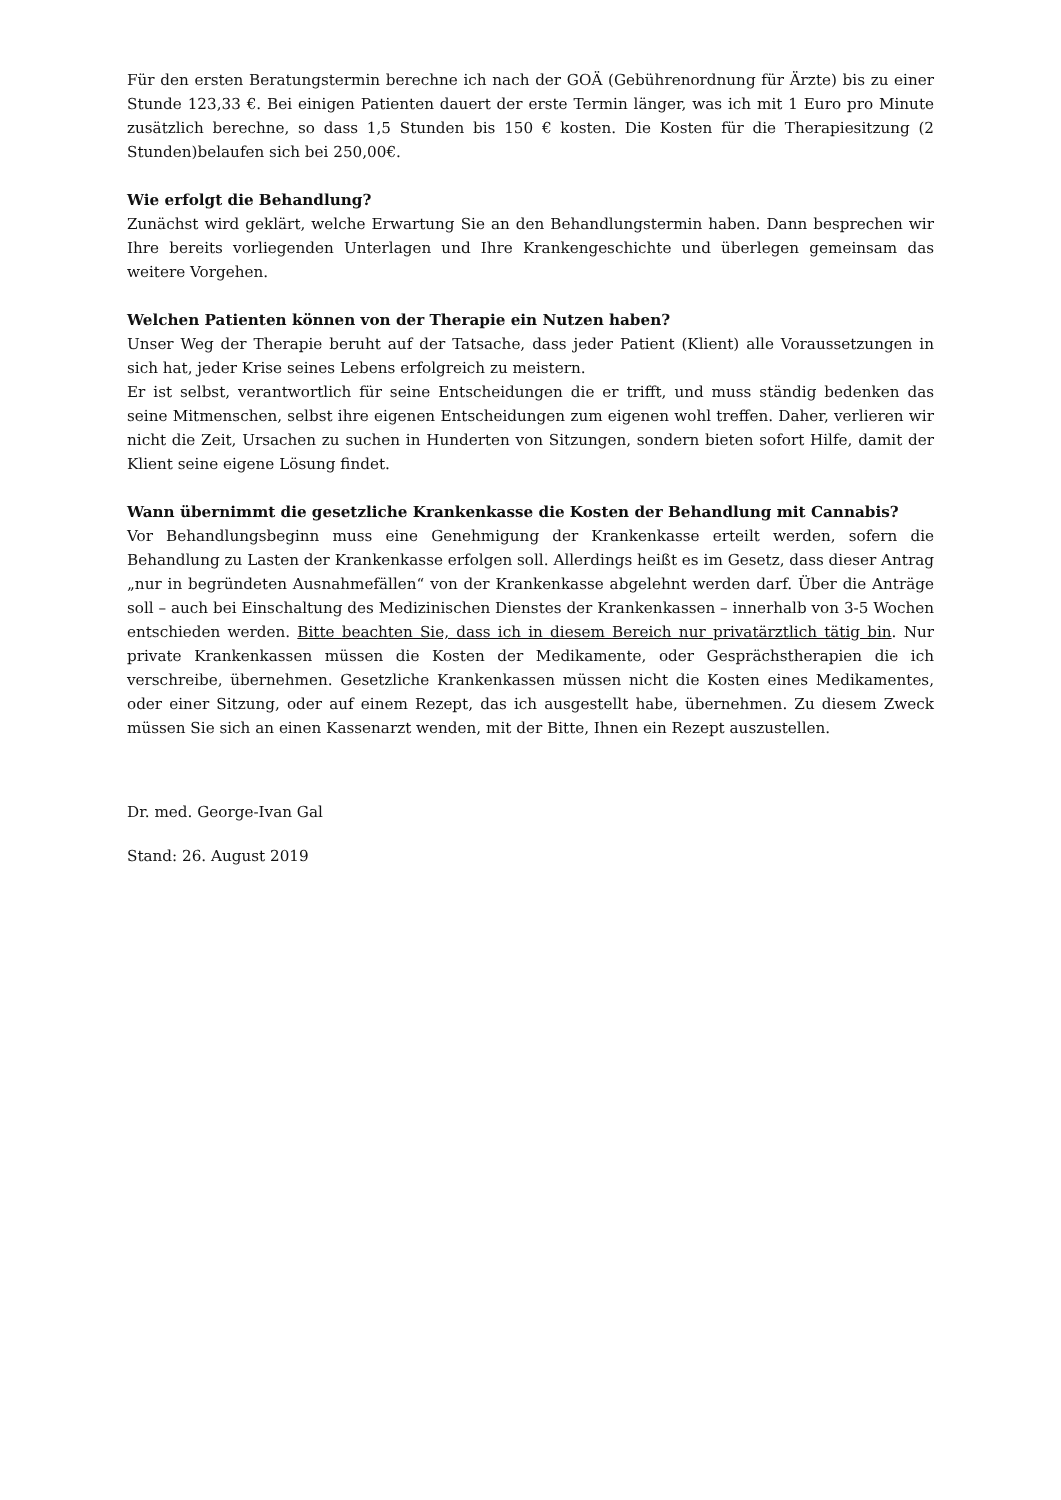Für den ersten Beratungstermin berechne ich nach der GOÄ (Gebührenordnung für Ärzte) bis zu einer Stunde 123,33 €. Bei einigen Patienten dauert der erste Termin länger, was ich mit 1 Euro pro Minute zusätzlich berechne, so dass 1,5 Stunden bis 150 € kosten. Die Kosten für die Therapiesitzung (2 Stunden)belaufen sich bei 250,00€.
Wie erfolgt die Behandlung?
Zunächst wird geklärt, welche Erwartung Sie an den Behandlungstermin haben. Dann besprechen wir Ihre bereits vorliegenden Unterlagen und Ihre Krankengeschichte und überlegen gemeinsam das weitere Vorgehen.
Welchen Patienten können von der Therapie ein Nutzen haben?
Unser Weg der Therapie beruht auf der Tatsache, dass jeder Patient (Klient) alle Voraussetzungen in sich hat, jeder Krise seines Lebens erfolgreich zu meistern.
Er ist selbst, verantwortlich für seine Entscheidungen die er trifft, und muss ständig bedenken das seine Mitmenschen, selbst ihre eigenen Entscheidungen zum eigenen wohl treffen. Daher, verlieren wir nicht die Zeit, Ursachen zu suchen in Hunderten von Sitzungen, sondern bieten sofort Hilfe, damit der Klient seine eigene Lösung findet.
Wann übernimmt die gesetzliche Krankenkasse die Kosten der Behandlung mit Cannabis?
Vor Behandlungsbeginn muss eine Genehmigung der Krankenkasse erteilt werden, sofern die Behandlung zu Lasten der Krankenkasse erfolgen soll. Allerdings heißt es im Gesetz, dass dieser Antrag „nur in begründeten Ausnahmefällen“ von der Krankenkasse abgelehnt werden darf. Über die Anträge soll – auch bei Einschaltung des Medizinischen Dienstes der Krankenkassen – innerhalb von 3-5 Wochen entschieden werden. Bitte beachten Sie, dass ich in diesem Bereich nur privatärztlich tätig bin. Nur private Krankenkassen müssen die Kosten der Medikamente, oder Gesprächstherapien die ich verschreibe, übernehmen. Gesetzliche Krankenkassen müssen nicht die Kosten eines Medikamentes, oder einer Sitzung, oder auf einem Rezept, das ich ausgestellt habe, übernehmen. Zu diesem Zweck müssen Sie sich an einen Kassenarzt wenden, mit der Bitte, Ihnen ein Rezept auszustellen.
Dr. med. George-Ivan Gal
Stand: 26. August 2019